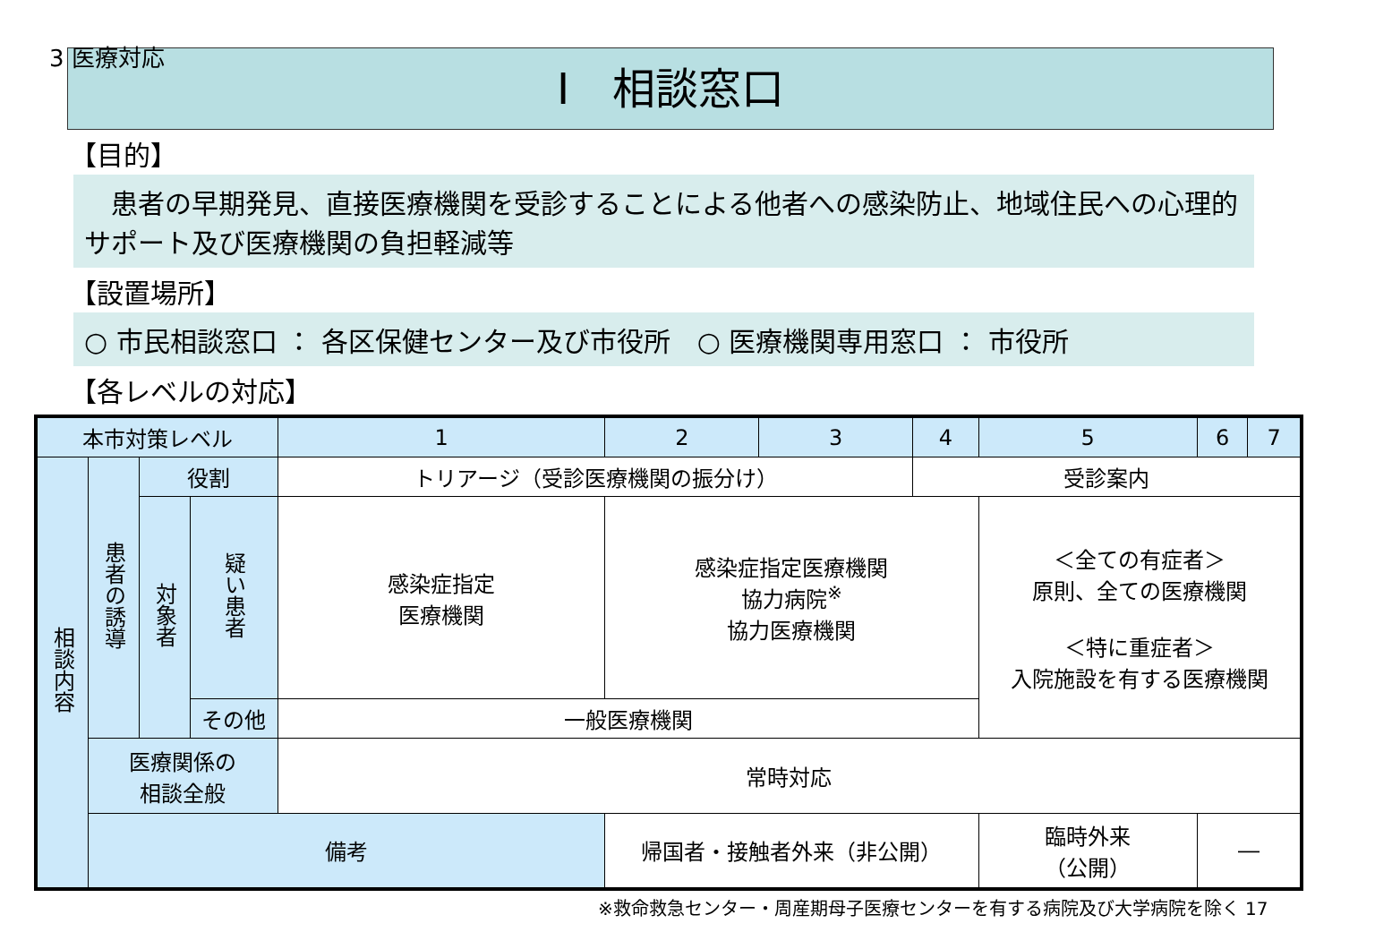3 医療対応
Ⅰ　相談窓口
【目的】
　患者の早期発見、直接医療機関を受診することによる他者への感染防止、地域住民への心理的サポート及び医療機関の負担軽減等
【設置場所】
○ 市民相談窓口 ： 各区保健センター及び市役所　○ 医療機関専用窓口 ： 市役所
【各レベルの対応】
| 本市対策レベル | | | | 1 | 2 | 3 | 4 | 5 | 6 | 7 |
| --- | --- | --- | --- | --- | --- | --- | --- | --- | --- | --- |
| 相談内容 | 患者の誘導 | 役割 | | トリアージ（受診医療機関の振分け） | | | 受診案内 | | | |
| | | 対象者 | 疑い患者 | 感染症指定 医療機関 | 感染症指定医療機関 協力病院<sup>※</sup> 協力医療機関 | | | ＜全ての有症者＞ 原則、全ての医療機関 ＜特に重症者＞ 入院施設を有する医療機関 | | |
| | | | その他 | 一般医療機関 | | | | | | |
| | 医療関係の 相談全般 | | | 常時対応 | | | | | | |
| | 備考 | | | | 帰国者・接触者外来（非公開） | | | 臨時外来 （公開） | ― | |
※救命救急センター・周産期母子医療センターを有する病院及び大学病院を除く 17